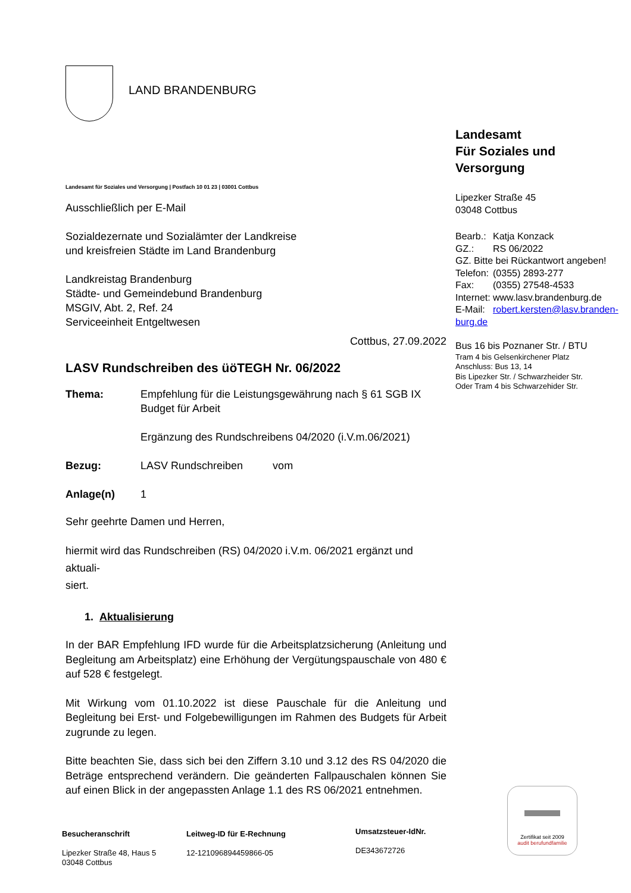LAND BRANDENBURG
Landesamt
Für Soziales und Versorgung
Lipezker Straße 45
03048 Cottbus
| Bearb.: | Katja Konzack |
| GZ.: | RS 06/2022 |
| GZ. Bitte bei Rückantwort angeben! | |
| Telefon: | (0355) 2893-277 |
| Fax: | (0355) 27548-4533 |
| Internet: | www.lasv.brandenburg.de |
| E-Mail: | robert.kersten@lasv.branden- |
| burg.de | |
Bus 16 bis Poznaner Str. / BTU
Tram 4 bis Gelsenkirchener Platz
Anschluss: Bus 13, 14
Bis Lipezker Str. / Schwarzheider Str.
Oder Tram 4 bis Schwarzehider Str.
Landesamt für Soziales und Versorgung | Postfach 10 01 23 | 03001 Cottbus
Ausschließlich per E-Mail
Sozialdezernate und Sozialämter der Landkreise
und kreisfreien Städte im Land Brandenburg
Landkreistag Brandenburg
Städte- und Gemeindebund Brandenburg
MSGIV, Abt. 2, Ref. 24
Serviceeinheit Entgeltwesen
Cottbus, 27.09.2022
LASV Rundschreiben des üöTEGH Nr. 06/2022
| Thema: | Empfehlung für die Leistungsgewährung nach § 61 SGB IX Budget für Arbeit Ergänzung des Rundschreibens 04/2020 (i.V.m.06/2021) |
| Bezug: | LASV Rundschreiben vom |
| Anlage(n) | 1 |
Sehr geehrte Damen und Herren,
hiermit wird das Rundschreiben (RS) 04/2020 i.V.m. 06/2021 ergänzt und aktuali-
siert.
1. Aktualisierung
In der BAR Empfehlung IFD wurde für die Arbeitsplatzsicherung (Anleitung und Begleitung am Arbeitsplatz) eine Erhöhung der Vergütungspauschale von 480 € auf 528 € festgelegt.
Mit Wirkung vom 01.10.2022 ist diese Pauschale für die Anleitung und Begleitung bei Erst- und Folgebewilligungen im Rahmen des Budgets für Arbeit zugrunde zu legen.
Bitte beachten Sie, dass sich bei den Ziffern 3.10 und 3.12 des RS 04/2020 die Beträge entsprechend verändern. Die geänderten Fallpauschalen können Sie auf einen Blick in der angepassten Anlage 1.1 des RS 06/2021 entnehmen.
Besucheranschrift
Lipezker Straße 48, Haus 5
03048 Cottbus
Leitweg-ID für E-Rechnung
12-121096894459866-05
Umsatzsteuer-IdNr.
DE343672726
Zertifikat seit 2009
audit berufundfamilie